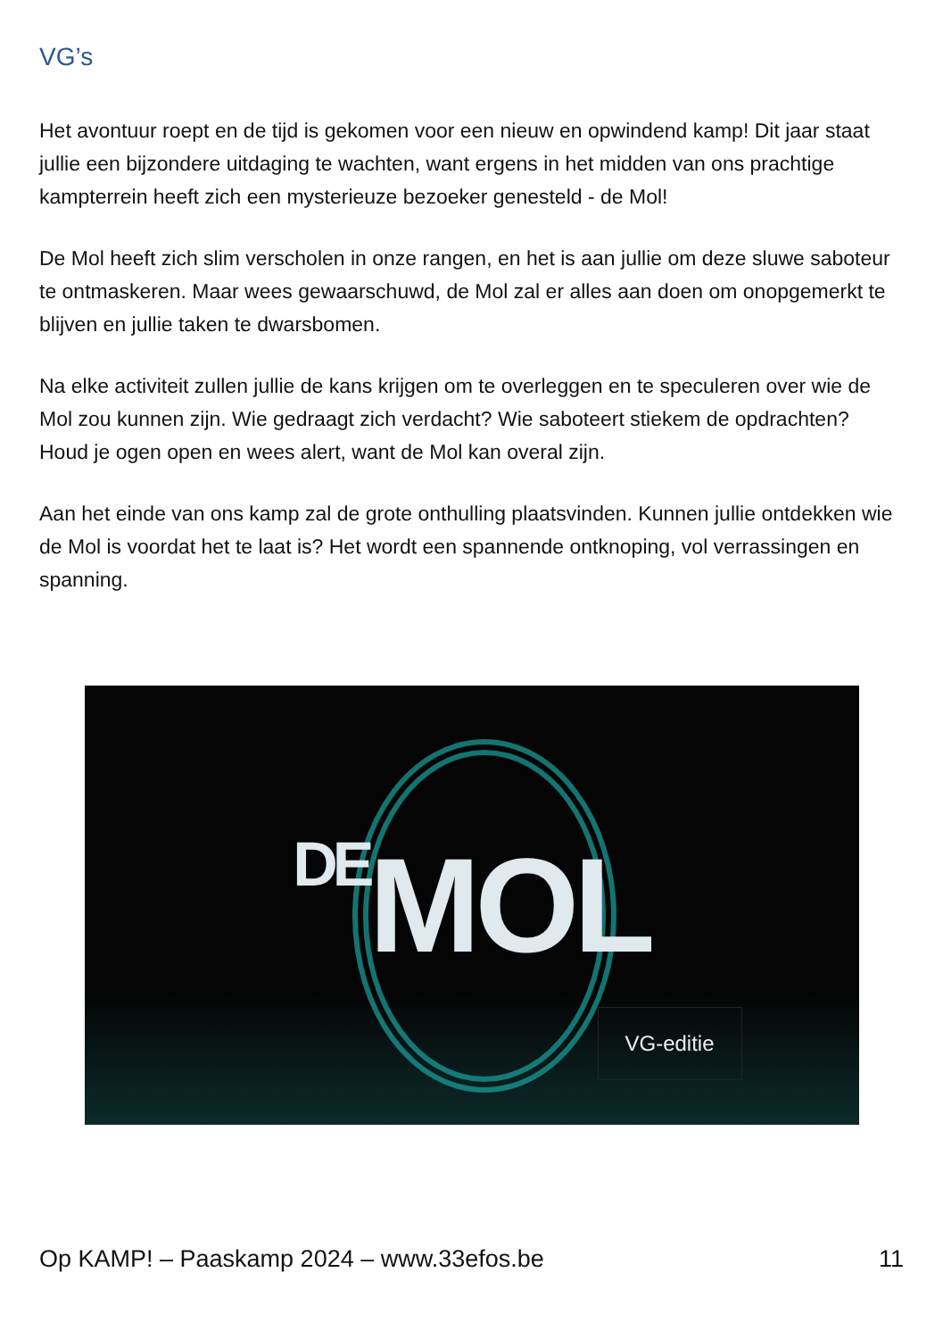VG’s
Het avontuur roept en de tijd is gekomen voor een nieuw en opwindend kamp! Dit jaar staat jullie een bijzondere uitdaging te wachten, want ergens in het midden van ons prachtige kampterrein heeft zich een mysterieuze bezoeker genesteld - de Mol!
De Mol heeft zich slim verscholen in onze rangen, en het is aan jullie om deze sluwe saboteur te ontmaskeren. Maar wees gewaarschuwd, de Mol zal er alles aan doen om onopgemerkt te blijven en jullie taken te dwarsbomen.
Na elke activiteit zullen jullie de kans krijgen om te overleggen en te speculeren over wie de Mol zou kunnen zijn. Wie gedraagt zich verdacht? Wie saboteert stiekem de opdrachten? Houd je ogen open en wees alert, want de Mol kan overal zijn.
Aan het einde van ons kamp zal de grote onthulling plaatsvinden. Kunnen jullie ontdekken wie de Mol is voordat het te laat is? Het wordt een spannende ontknoping, vol verrassingen en spanning.
DEMOL
VG-editie
Op KAMP! – Paaskamp 2024 – www.33efos.be 11